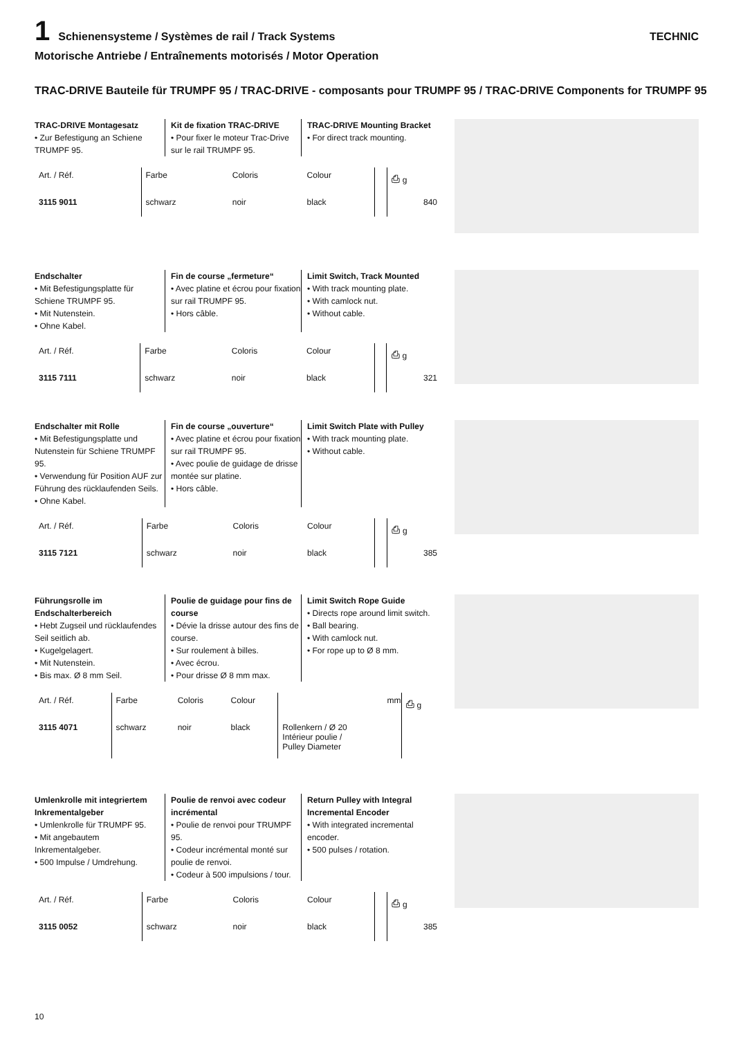1 Schienensysteme / Systèmes de rail / Track Systems
TECHNIC
Motorische Antriebe / Entraînements motorisés / Motor Operation
TRAC-DRIVE Bauteile für TRUMPF 95 / TRAC-DRIVE - composants pour TRUMPF 95 / TRAC-DRIVE Components for TRUMPF 95
TRAC-DRIVE Montagesatz
• Zur Befestigung an Schiene TRUMPF 95.
Kit de fixation TRAC-DRIVE
• Pour fixer le moteur Trac-Drive sur le rail TRUMPF 95.
TRAC-DRIVE Mounting Bracket
• For direct track mounting.
| Art. / Réf. | Farbe | Coloris | Colour | | ⎙ g |
| 3115 9011 | schwarz | noir | black | | 840 |
Endschalter
• Mit Befestigungsplatte für Schiene TRUMPF 95.
• Mit Nutenstein.
• Ohne Kabel.
Fin de course „fermeture“
• Avec platine et écrou pour fixation sur rail TRUMPF 95.
• Hors câble.
Limit Switch, Track Mounted
• With track mounting plate.
• With camlock nut.
• Without cable.
| Art. / Réf. | Farbe | Coloris | Colour | | ⎙ g |
| 3115 7111 | schwarz | noir | black | | 321 |
Endschalter mit Rolle
• Mit Befestigungsplatte und Nutenstein für Schiene TRUMPF 95.
• Verwendung für Position AUF zur Führung des rücklaufenden Seils.
• Ohne Kabel.
Fin de course „ouverture“
• Avec platine et écrou pour fixation sur rail TRUMPF 95.
• Avec poulie de guidage de drisse montée sur platine.
• Hors câble.
Limit Switch Plate with Pulley
• With track mounting plate.
• Without cable.
| Art. / Réf. | Farbe | Coloris | Colour | | ⎙ g |
| 3115 7121 | schwarz | noir | black | | 385 |
Führungsrolle im Endschalterbereich
• Hebt Zugseil und rücklaufendes Seil seitlich ab.
• Kugelgelagert.
• Mit Nutenstein.
• Bis max. Ø 8 mm Seil.
Poulie de guidage pour fins de course
• Dévie la drisse autour des fins de course.
• Sur roulement à billes.
• Avec écrou.
• Pour drisse Ø 8 mm max.
Limit Switch Rope Guide
• Directs rope around limit switch.
• Ball bearing.
• With camlock nut.
• For rope up to Ø 8 mm.
| Art. / Réf. | Farbe | Coloris | Colour | mm | ⎙ g |
| 3115 4071 | schwarz | noir | black | Rollenkern / Ø 20 Intérieur poulie / Pulley Diameter | |
Umlenkrolle mit integriertem Inkrementalgeber
• Umlenkrolle für TRUMPF 95.
• Mit angebautem Inkrementalgeber.
• 500 Impulse / Umdrehung.
Poulie de renvoi avec codeur incrémental
• Poulie de renvoi pour TRUMPF 95.
• Codeur incrémental monté sur poulie de renvoi.
• Codeur à 500 impulsions / tour.
Return Pulley with Integral Incremental Encoder
• With integrated incremental encoder.
• 500 pulses / rotation.
| Art. / Réf. | Farbe | Coloris | Colour | | ⎙ g |
| 3115 0052 | schwarz | noir | black | | 385 |
10